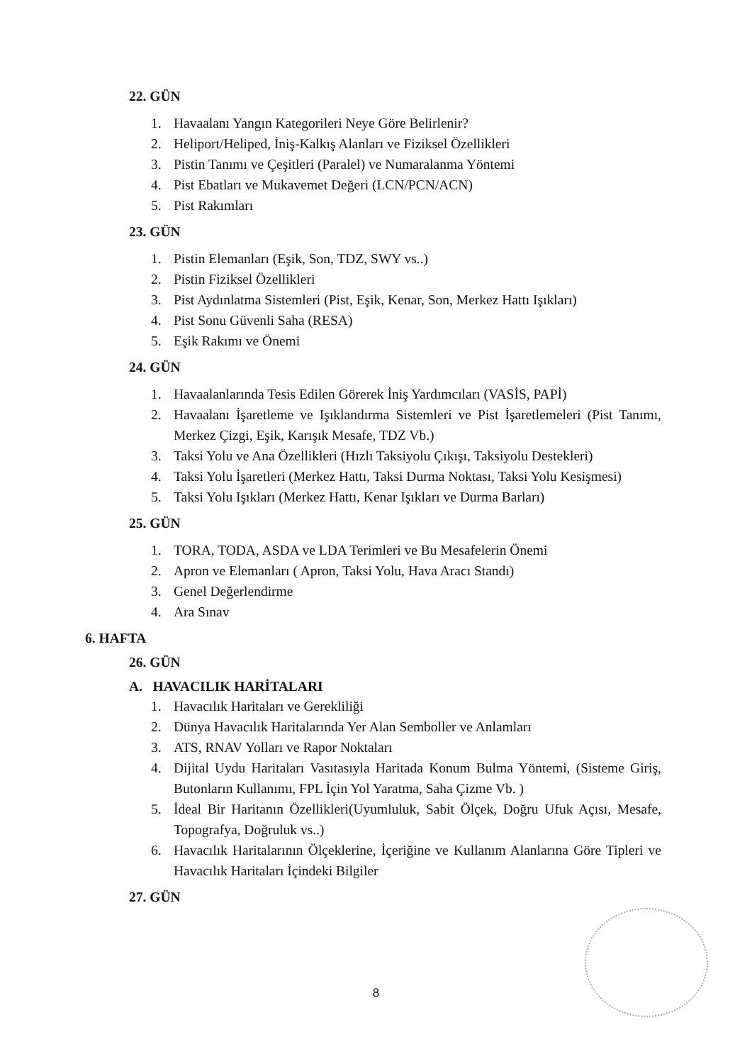22. GÜN
1. Havaalanı Yangın Kategorileri Neye Göre Belirlenir?
2. Heliport/Heliped, İniş-Kalkış Alanları ve Fiziksel Özellikleri
3. Pistin Tanımı ve Çeşitleri (Paralel) ve Numaralanma Yöntemi
4. Pist Ebatları ve Mukavemet Değeri (LCN/PCN/ACN)
5. Pist Rakımları
23. GÜN
1. Pistin Elemanları (Eşik, Son, TDZ, SWY vs..)
2. Pistin Fiziksel Özellikleri
3. Pist Aydınlatma Sistemleri (Pist, Eşik, Kenar, Son, Merkez Hattı Işıkları)
4. Pist Sonu Güvenli Saha (RESA)
5. Eşik Rakımı ve Önemi
24. GÜN
1. Havaalanlarında Tesis Edilen Görerek İniş Yardımcıları (VASİS, PAPİ)
2. Havaalanı İşaretleme ve Işıklandırma Sistemleri ve Pist İşaretlemeleri (Pist Tanımı, Merkez Çizgi, Eşik, Karışık Mesafe, TDZ Vb.)
3. Taksi Yolu ve Ana Özellikleri (Hızlı Taksiyolu Çıkışı, Taksiyolu Destekleri)
4. Taksi Yolu İşaretleri (Merkez Hattı, Taksi Durma Noktası, Taksi Yolu Kesişmesi)
5. Taksi Yolu Işıkları (Merkez Hattı, Kenar Işıkları ve Durma Barları)
25. GÜN
1. TORA, TODA, ASDA ve LDA Terimleri ve Bu Mesafelerin Önemi
2. Apron ve Elemanları ( Apron, Taksi Yolu, Hava Aracı Standı)
3. Genel Değerlendirme
4. Ara Sınav
6. HAFTA
26. GÜN
A. HAVACILIK HARİTALARI
1. Havacılık Haritaları ve Gerekliliği
2. Dünya Havacılık Haritalarında Yer Alan Semboller ve Anlamları
3. ATS, RNAV Yolları ve Rapor Noktaları
4. Dijital Uydu Haritaları Vasıtasıyla Haritada Konum Bulma Yöntemi, (Sisteme Giriş, Butonların Kullanımı, FPL İçin Yol Yaratma, Saha Çizme Vb. )
5. İdeal Bir Haritanın Özellikleri(Uyumluluk, Sabit Ölçek, Doğru Ufuk Açısı, Mesafe, Topografya, Doğruluk vs..)
6. Havacılık Haritalarının Ölçeklerine, İçeriğine ve Kullanım Alanlarına Göre Tipleri ve Havacılık Haritaları İçindeki Bilgiler
27. GÜN
8